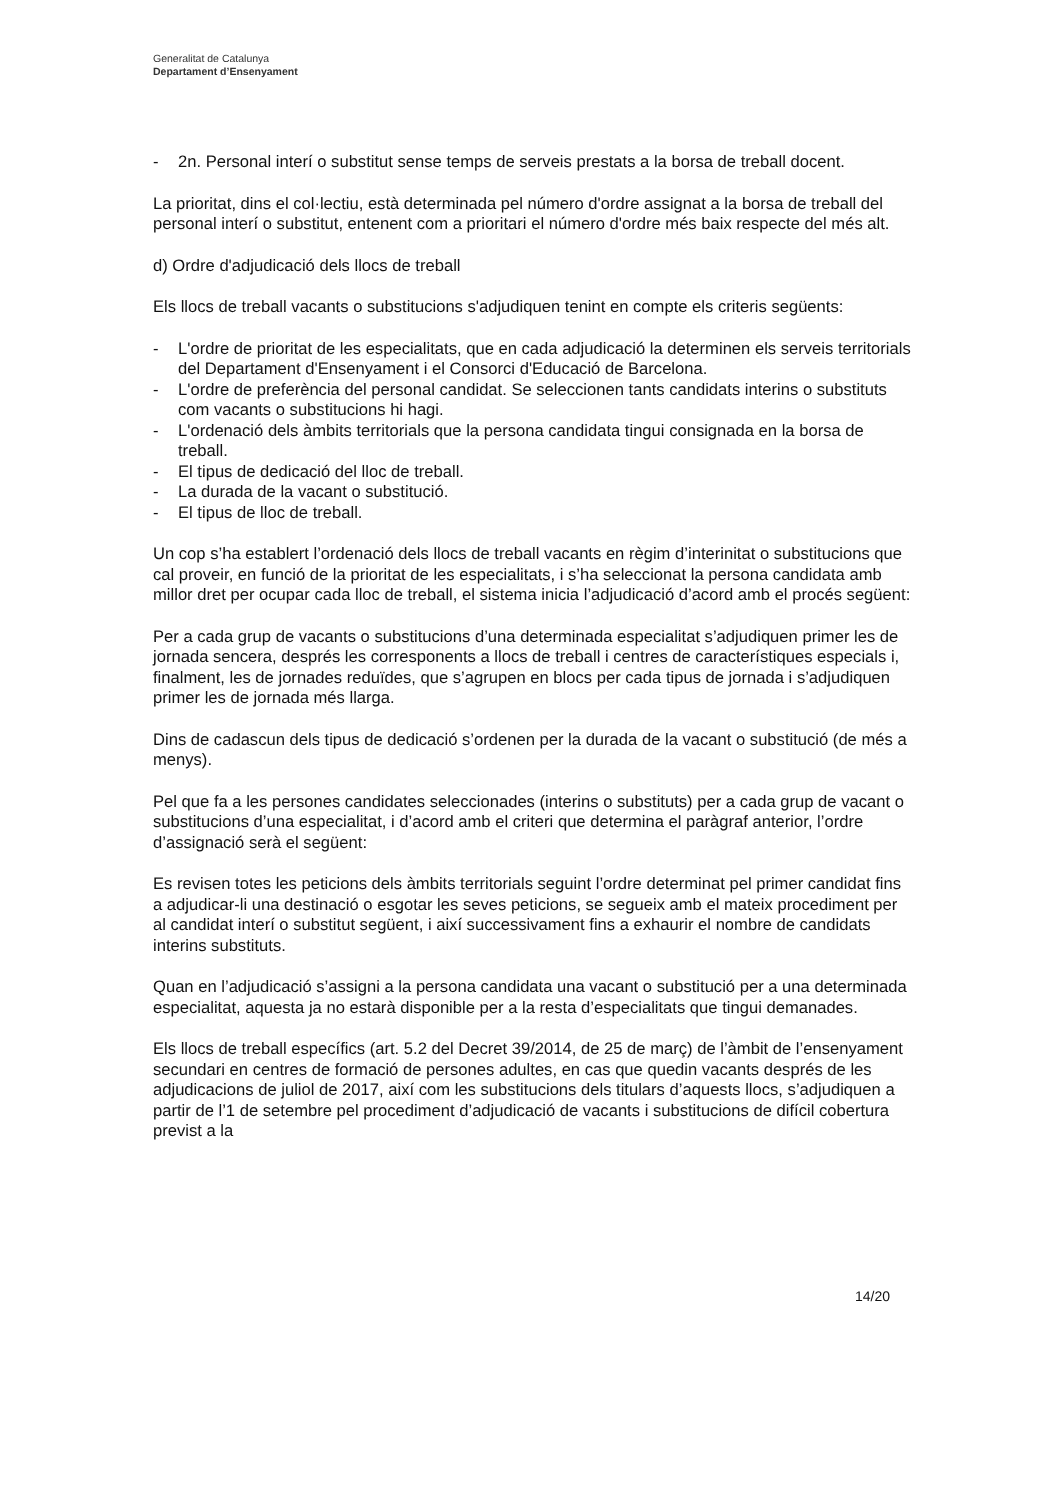Generalitat de Catalunya
Departament d’Ensenyament
- 2n. Personal interí o substitut sense temps de serveis prestats a la borsa de treball docent.
La prioritat, dins el col·lectiu, està determinada pel número d'ordre assignat a la borsa de treball del personal interí o substitut, entenent com a prioritari el número d'ordre més baix respecte del més alt.
d) Ordre d'adjudicació dels llocs de treball
Els llocs de treball vacants o substitucions s'adjudiquen tenint en compte els criteris següents:
- L'ordre de prioritat de les especialitats, que en cada adjudicació la determinen els serveis territorials del Departament d'Ensenyament i el Consorci d'Educació de Barcelona.
- L'ordre de preferència del personal candidat. Se seleccionen tants candidats interins o substituts com vacants o substitucions hi hagi.
- L'ordenació dels àmbits territorials que la persona candidata tingui consignada en la borsa de treball.
- El tipus de dedicació del lloc de treball.
- La durada de la vacant o substitució.
- El tipus de lloc de treball.
Un cop s’ha establert l’ordenació dels llocs de treball vacants en règim d’interinitat o substitucions que cal proveir, en funció de la prioritat de les especialitats, i s’ha seleccionat la persona candidata amb millor dret per ocupar cada lloc de treball, el sistema inicia l’adjudicació d’acord amb el procés següent:
Per a cada grup de vacants o substitucions d’una determinada especialitat s’adjudiquen primer les de jornada sencera, després les corresponents a llocs de treball i centres de característiques especials i, finalment, les de jornades reduïdes, que s’agrupen en blocs per cada tipus de jornada i s’adjudiquen primer les de jornada més llarga.
Dins de cadascun dels tipus de dedicació s’ordenen per la durada de la vacant o substitució (de més a menys).
Pel que fa a les persones candidates seleccionades (interins o substituts) per a cada grup de vacant o substitucions d’una especialitat, i d’acord amb el criteri que determina el paràgraf anterior, l’ordre d’assignació serà el següent:
Es revisen totes les peticions dels àmbits territorials seguint l’ordre determinat pel primer candidat fins a adjudicar-li una destinació o esgotar les seves peticions, se segueix amb el mateix procediment per al candidat interí o substitut següent, i així successivament fins a exhaurir el nombre de candidats interins substituts.
Quan en l’adjudicació s’assigni a la persona candidata una vacant o substitució per a una determinada especialitat, aquesta ja no estarà disponible per a la resta d’especialitats que tingui demanades.
Els llocs de treball específics (art. 5.2 del Decret 39/2014, de 25 de març) de l’àmbit de l’ensenyament secundari en centres de formació de persones adultes, en cas que quedin vacants després de les adjudicacions de juliol de 2017, així com les substitucions dels titulars d’aquests llocs, s’adjudiquen a partir de l’1 de setembre pel procediment d’adjudicació de vacants i substitucions de difícil cobertura previst a la
14/20